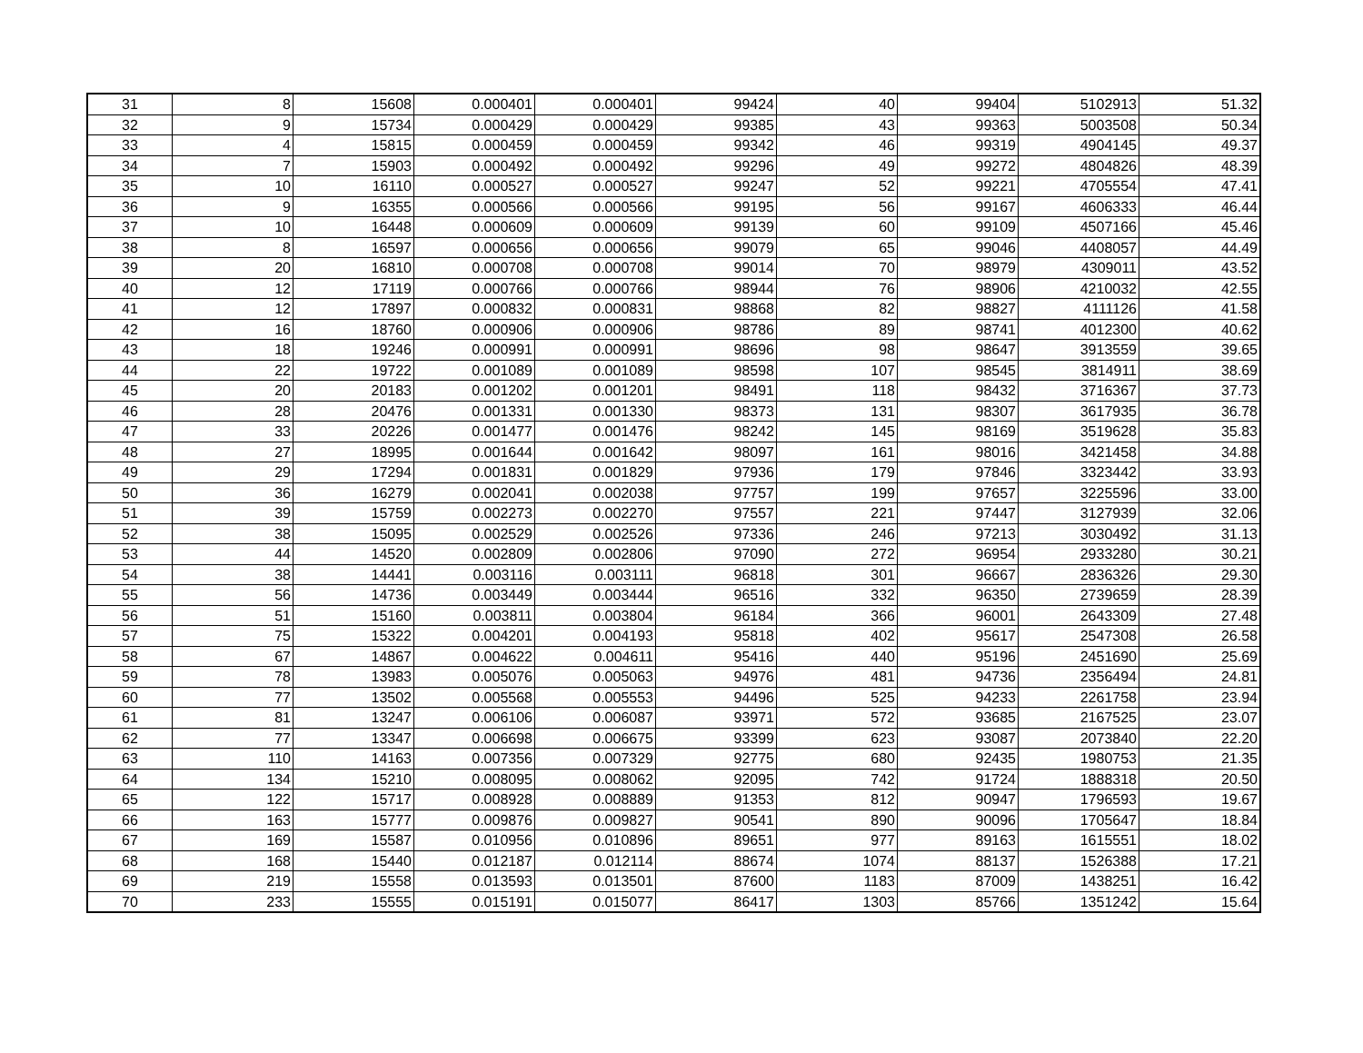| 31 | 8 | 15608 | 0.000401 | 0.000401 | 99424 | 40 | 99404 | 5102913 | 51.32 |
| 32 | 9 | 15734 | 0.000429 | 0.000429 | 99385 | 43 | 99363 | 5003508 | 50.34 |
| 33 | 4 | 15815 | 0.000459 | 0.000459 | 99342 | 46 | 99319 | 4904145 | 49.37 |
| 34 | 7 | 15903 | 0.000492 | 0.000492 | 99296 | 49 | 99272 | 4804826 | 48.39 |
| 35 | 10 | 16110 | 0.000527 | 0.000527 | 99247 | 52 | 99221 | 4705554 | 47.41 |
| 36 | 9 | 16355 | 0.000566 | 0.000566 | 99195 | 56 | 99167 | 4606333 | 46.44 |
| 37 | 10 | 16448 | 0.000609 | 0.000609 | 99139 | 60 | 99109 | 4507166 | 45.46 |
| 38 | 8 | 16597 | 0.000656 | 0.000656 | 99079 | 65 | 99046 | 4408057 | 44.49 |
| 39 | 20 | 16810 | 0.000708 | 0.000708 | 99014 | 70 | 98979 | 4309011 | 43.52 |
| 40 | 12 | 17119 | 0.000766 | 0.000766 | 98944 | 76 | 98906 | 4210032 | 42.55 |
| 41 | 12 | 17897 | 0.000832 | 0.000831 | 98868 | 82 | 98827 | 4111126 | 41.58 |
| 42 | 16 | 18760 | 0.000906 | 0.000906 | 98786 | 89 | 98741 | 4012300 | 40.62 |
| 43 | 18 | 19246 | 0.000991 | 0.000991 | 98696 | 98 | 98647 | 3913559 | 39.65 |
| 44 | 22 | 19722 | 0.001089 | 0.001089 | 98598 | 107 | 98545 | 3814911 | 38.69 |
| 45 | 20 | 20183 | 0.001202 | 0.001201 | 98491 | 118 | 98432 | 3716367 | 37.73 |
| 46 | 28 | 20476 | 0.001331 | 0.001330 | 98373 | 131 | 98307 | 3617935 | 36.78 |
| 47 | 33 | 20226 | 0.001477 | 0.001476 | 98242 | 145 | 98169 | 3519628 | 35.83 |
| 48 | 27 | 18995 | 0.001644 | 0.001642 | 98097 | 161 | 98016 | 3421458 | 34.88 |
| 49 | 29 | 17294 | 0.001831 | 0.001829 | 97936 | 179 | 97846 | 3323442 | 33.93 |
| 50 | 36 | 16279 | 0.002041 | 0.002038 | 97757 | 199 | 97657 | 3225596 | 33.00 |
| 51 | 39 | 15759 | 0.002273 | 0.002270 | 97557 | 221 | 97447 | 3127939 | 32.06 |
| 52 | 38 | 15095 | 0.002529 | 0.002526 | 97336 | 246 | 97213 | 3030492 | 31.13 |
| 53 | 44 | 14520 | 0.002809 | 0.002806 | 97090 | 272 | 96954 | 2933280 | 30.21 |
| 54 | 38 | 14441 | 0.003116 | 0.003111 | 96818 | 301 | 96667 | 2836326 | 29.30 |
| 55 | 56 | 14736 | 0.003449 | 0.003444 | 96516 | 332 | 96350 | 2739659 | 28.39 |
| 56 | 51 | 15160 | 0.003811 | 0.003804 | 96184 | 366 | 96001 | 2643309 | 27.48 |
| 57 | 75 | 15322 | 0.004201 | 0.004193 | 95818 | 402 | 95617 | 2547308 | 26.58 |
| 58 | 67 | 14867 | 0.004622 | 0.004611 | 95416 | 440 | 95196 | 2451690 | 25.69 |
| 59 | 78 | 13983 | 0.005076 | 0.005063 | 94976 | 481 | 94736 | 2356494 | 24.81 |
| 60 | 77 | 13502 | 0.005568 | 0.005553 | 94496 | 525 | 94233 | 2261758 | 23.94 |
| 61 | 81 | 13247 | 0.006106 | 0.006087 | 93971 | 572 | 93685 | 2167525 | 23.07 |
| 62 | 77 | 13347 | 0.006698 | 0.006675 | 93399 | 623 | 93087 | 2073840 | 22.20 |
| 63 | 110 | 14163 | 0.007356 | 0.007329 | 92775 | 680 | 92435 | 1980753 | 21.35 |
| 64 | 134 | 15210 | 0.008095 | 0.008062 | 92095 | 742 | 91724 | 1888318 | 20.50 |
| 65 | 122 | 15717 | 0.008928 | 0.008889 | 91353 | 812 | 90947 | 1796593 | 19.67 |
| 66 | 163 | 15777 | 0.009876 | 0.009827 | 90541 | 890 | 90096 | 1705647 | 18.84 |
| 67 | 169 | 15587 | 0.010956 | 0.010896 | 89651 | 977 | 89163 | 1615551 | 18.02 |
| 68 | 168 | 15440 | 0.012187 | 0.012114 | 88674 | 1074 | 88137 | 1526388 | 17.21 |
| 69 | 219 | 15558 | 0.013593 | 0.013501 | 87600 | 1183 | 87009 | 1438251 | 16.42 |
| 70 | 233 | 15555 | 0.015191 | 0.015077 | 86417 | 1303 | 85766 | 1351242 | 15.64 |